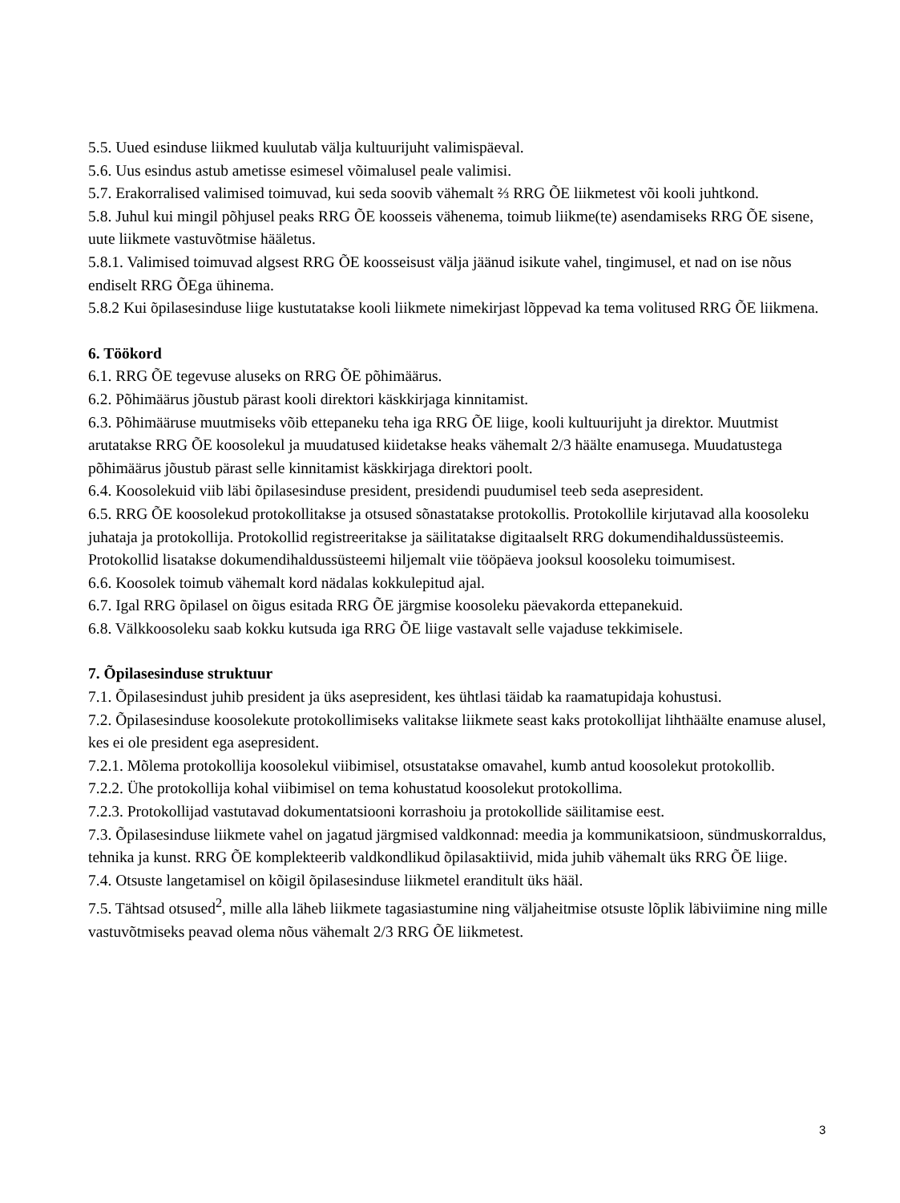5.5. Uued esinduse liikmed kuulutab välja kultuurijuht valimispäeval.
5.6. Uus esindus astub ametisse esimesel võimalusel peale valimisi.
5.7. Erakorralised valimised toimuvad, kui seda soovib vähemalt ⅔ RRG ÕE liikmetest või kooli juhtkond.
5.8. Juhul kui mingil põhjusel peaks RRG ÕE koosseis vähenema, toimub liikme(te) asendamiseks RRG ÕE sisene, uute liikmete vastuvõtmise hääletus.
5.8.1. Valimised toimuvad algsest RRG ÕE koosseisust välja jäänud isikute vahel, tingimusel, et nad on ise nõus endiselt RRG ÕEga ühinema.
5.8.2 Kui õpilasesinduse liige kustutatakse kooli liikmete nimekirjast lõppevad ka tema volitused RRG ÕE liikmena.
6. Töökord
6.1. RRG ÕE tegevuse aluseks on RRG ÕE põhimäärus.
6.2. Põhimäärus jõustub pärast kooli direktori käskkirjaga kinnitamist.
6.3. Põhimääruse muutmiseks võib ettepaneku teha iga RRG ÕE liige, kooli kultuurijuht ja direktor. Muutmist arutatakse RRG ÕE koosolekul ja muudatused kiidetakse heaks vähemalt 2/3 häälte enamusega. Muudatustega põhimäärus jõustub pärast selle kinnitamist käskkirjaga direktori poolt.
6.4. Koosolekuid viib läbi õpilasesinduse president, presidendi puudumisel teeb seda asepresident.
6.5. RRG ÕE koosolekud protokollitakse ja otsused sõnastatakse protokollis. Protokollile kirjutavad alla koosoleku juhataja ja protokollija. Protokollid registreeritakse ja säilitatakse digitaalselt RRG dokumendihaldussüsteemis. Protokollid lisatakse dokumendihaldussüsteemi hiljemalt viie tööpäeva jooksul koosoleku toimumisest.
6.6. Koosolek toimub vähemalt kord nädalas kokkulepitud ajal.
6.7. Igal RRG õpilasel on õigus esitada RRG ÕE järgmise koosoleku päevakorda ettepanekuid.
6.8. Välkkoosoleku saab kokku kutsuda iga RRG ÕE liige vastavalt selle vajaduse tekkimisele.
7. Õpilasesinduse struktuur
7.1. Õpilasesindust juhib president ja üks asepresident, kes ühtlasi täidab ka raamatupidaja kohustusi.
7.2. Õpilasesinduse koosolekute protokollimiseks valitakse liikmete seast kaks protokollijat lihthäälte enamuse alusel, kes ei ole president ega asepresident.
7.2.1. Mõlema protokollija koosolekul viibimisel, otsustatakse omavahel, kumb antud koosolekut protokollib.
7.2.2. Ühe protokollija kohal viibimisel on tema kohustatud koosolekut protokollima.
7.2.3. Protokollijad vastutavad dokumentatsiooni korrashoiu ja protokollide säilitamise eest.
7.3. Õpilasesinduse liikmete vahel on jagatud järgmised valdkonnad: meedia ja kommunikatsioon, sündmuskorraldus, tehnika ja kunst. RRG ÕE komplekteerib valdkondlikud õpilasaktiivid, mida juhib vähemalt üks RRG ÕE liige.
7.4. Otsuste langetamisel on kõigil õpilasesinduse liikmetel eranditult üks hääl.
7.5. Tähtsad otsused<sup>2</sup>, mille alla läheb liikmete tagasiastumine ning väljaheitmise otsuste lõplik läbiviimine ning mille vastuvõtmiseks peavad olema nõus vähemalt 2/3 RRG ÕE liikmetest.
3